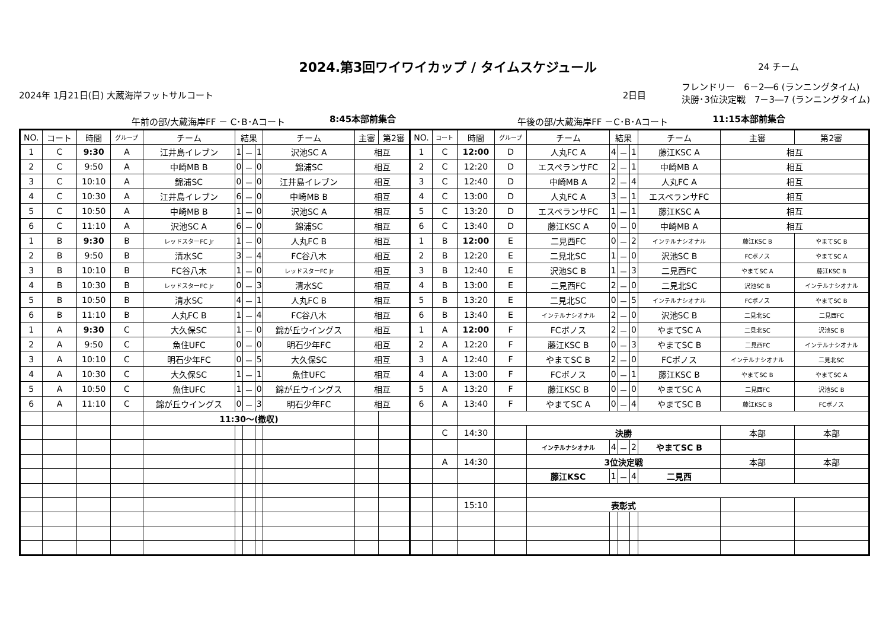2024.第3回ワイワイカップ / タイムスケジュール
24 チーム
2024年 1月21日(日) 大蔵海岸フットサルコート 2日目 フレンドリー　6－2―6 (ランニングタイム)
決勝･3位決定戦　7－3―7 (ランニングタイム)
午前の部/大蔵海岸FF － C･B･Aコート 8:45本部前集合 午後の部/大蔵海岸FF －C･B･Aコート 11:15本部前集合
| NO. | コート | 時間 | グループ | チーム | 結果 | | | チーム | 主審 | 第2審 | NO. | コート | 時間 | グループ | チーム | 結果 | | | チーム | 主審 | 第2審 |
| --- | --- | --- | --- | --- | --- | --- | --- | --- | --- | --- | --- | --- | --- | --- | --- | --- | --- | --- | --- | --- | --- |
| 1 | C | 9:30 | A | 江井島イレブン | 1 | － | 1 | 沢池SC A | 相互 | | 1 | C | 12:00 | D | 人丸FC A | 4 | － | 1 | 藤江KSC A | 相互 | |
| 2 | C | 9:50 | A | 中崎MB B | 0 | － | 0 | 錦浦SC | 相互 | | 2 | C | 12:20 | D | エスペランサFC | 2 | － | 1 | 中崎MB A | 相互 | |
| 3 | C | 10:10 | A | 錦浦SC | 0 | － | 0 | 江井島イレブン | 相互 | | 3 | C | 12:40 | D | 中崎MB A | 2 | － | 4 | 人丸FC A | 相互 | |
| 4 | C | 10:30 | A | 江井島イレブン | 6 | － | 0 | 中崎MB B | 相互 | | 4 | C | 13:00 | D | 人丸FC A | 3 | － | 1 | エスペランサFC | 相互 | |
| 5 | C | 10:50 | A | 中崎MB B | 1 | － | 0 | 沢池SC A | 相互 | | 5 | C | 13:20 | D | エスペランサFC | 1 | － | 1 | 藤江KSC A | 相互 | |
| 6 | C | 11:10 | A | 沢池SC A | 6 | － | 0 | 錦浦SC | 相互 | | 6 | C | 13:40 | D | 藤江KSC A | 0 | － | 0 | 中崎MB A | 相互 | |
| 1 | B | 9:30 | B | レッドスターFC Jr | 1 | － | 0 | 人丸FC B | 相互 | | 1 | B | 12:00 | E | 二見西FC | 0 | － | 2 | インテルナシオナル | 藤江KSC B | やまてSC B |
| 2 | B | 9:50 | B | 清水SC | 3 | － | 4 | FC谷八木 | 相互 | | 2 | B | 12:20 | E | 二見北SC | 1 | － | 0 | 沢池SC B | FCボノス | やまてSC A |
| 3 | B | 10:10 | B | FC谷八木 | 1 | － | 0 | レッドスターFC Jr | 相互 | | 3 | B | 12:40 | E | 沢池SC B | 1 | － | 3 | 二見西FC | やまてSC A | 藤江KSC B |
| 4 | B | 10:30 | B | レッドスターFC Jr | 0 | － | 3 | 清水SC | 相互 | | 4 | B | 13:00 | E | 二見西FC | 2 | － | 0 | 二見北SC | 沢池SC B | インテルナシオナル |
| 5 | B | 10:50 | B | 清水SC | 4 | － | 1 | 人丸FC B | 相互 | | 5 | B | 13:20 | E | 二見北SC | 0 | － | 5 | インテルナシオナル | FCボノス | やまてSC B |
| 6 | B | 11:10 | B | 人丸FC B | 1 | － | 4 | FC谷八木 | 相互 | | 6 | B | 13:40 | E | インテルナシオナル | 2 | － | 0 | 沢池SC B | 二見北SC | 二見西FC |
| 1 | A | 9:30 | C | 大久保SC | 1 | － | 0 | 錦が丘ウイングス | 相互 | | 1 | A | 12:00 | F | FCボノス | 2 | － | 0 | やまてSC A | 二見北SC | 沢池SC B |
| 2 | A | 9:50 | C | 魚住UFC | 0 | － | 0 | 明石少年FC | 相互 | | 2 | A | 12:20 | F | 藤江KSC B | 0 | － | 3 | やまてSC B | 二見西FC | インテルナシオナル |
| 3 | A | 10:10 | C | 明石少年FC | 0 | － | 5 | 大久保SC | 相互 | | 3 | A | 12:40 | F | やまてSC B | 2 | － | 0 | FCボノス | インテルナシオナル | 二見北SC |
| 4 | A | 10:30 | C | 大久保SC | 1 | － | 1 | 魚住UFC | 相互 | | 4 | A | 13:00 | F | FCボノス | 0 | － | 1 | 藤江KSC B | やまてSC B | やまてSC A |
| 5 | A | 10:50 | C | 魚住UFC | 1 | － | 0 | 錦が丘ウイングス | 相互 | | 5 | A | 13:20 | F | 藤江KSC B | 0 | － | 0 | やまてSC A | 二見西FC | 沢池SC B |
| 6 | A | 11:10 | C | 錦が丘ウイングス | 0 | － | 3 | 明石少年FC | 相互 | | 6 | A | 13:40 | F | やまてSC A | 0 | － | 4 | やまてSC B | 藤江KSC B | FCボノス |
| | | | | 11:30～(撤収) | | | | | | | | | | | | | | | | | |
| | | | | | | | | | | | | C | 14:30 | | 決勝 | | | | | 本部 | 本部 |
| | | | | | | | | | | | | | | | インテルナシオナル | 4 | － | 2 | やまてSC B | | |
| | | | | | | | | | | | | A | 14:30 | | 3位決定戦 | | | | | 本部 | 本部 |
| | | | | | | | | | | | | | | | 藤江KSC | 1 | － | 4 | 二見西 | | |
| | | | | | | | | | | | | | 15:10 | | 表彰式 | | | | | | |